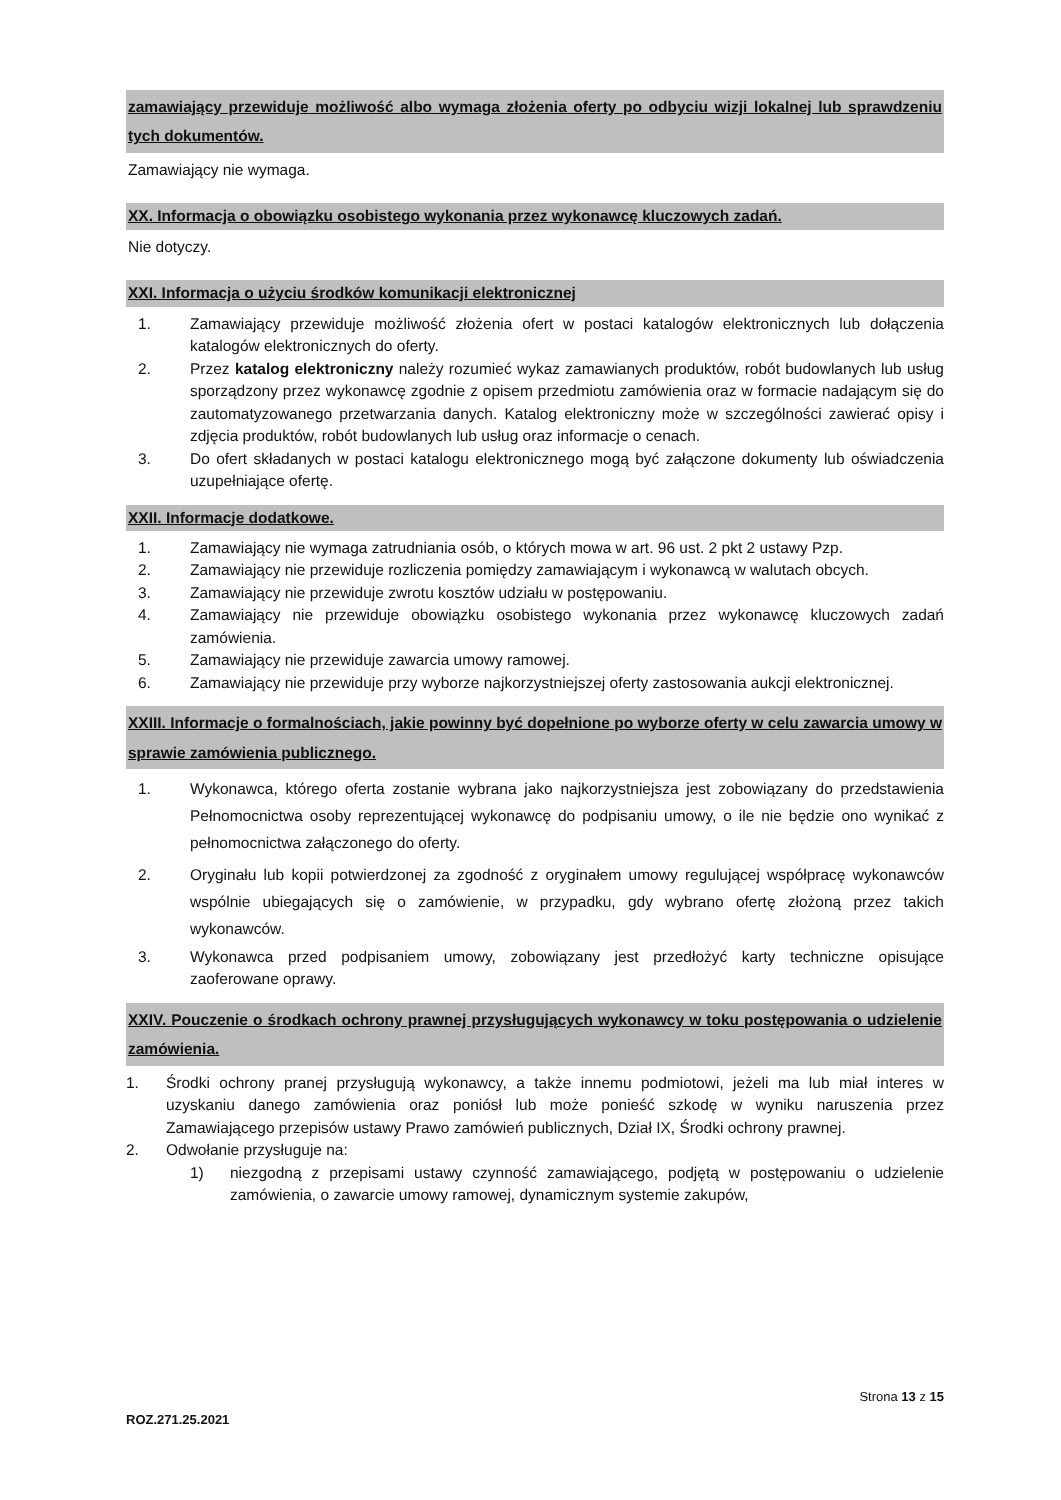zamawiający przewiduje możliwość albo wymaga złożenia oferty po odbyciu wizji lokalnej lub sprawdzeniu tych dokumentów.
Zamawiający nie wymaga.
XX. Informacja o obowiązku osobistego wykonania przez wykonawcę kluczowych zadań.
Nie dotyczy.
XXI. Informacja o użyciu środków komunikacji elektronicznej
1. Zamawiający przewiduje możliwość złożenia ofert w postaci katalogów elektronicznych lub dołączenia katalogów elektronicznych do oferty.
2. Przez katalog elektroniczny należy rozumieć wykaz zamawianych produktów, robót budowlanych lub usług sporządzony przez wykonawcę zgodnie z opisem przedmiotu zamówienia oraz w formacie nadającym się do zautomatyzowanego przetwarzania danych. Katalog elektroniczny może w szczególności zawierać opisy i zdjęcia produktów, robót budowlanych lub usług oraz informacje o cenach.
3. Do ofert składanych w postaci katalogu elektronicznego mogą być załączone dokumenty lub oświadczenia uzupełniające ofertę.
XXII. Informacje dodatkowe.
1. Zamawiający nie wymaga zatrudniania osób, o których mowa w art. 96 ust. 2 pkt 2 ustawy Pzp.
2. Zamawiający nie przewiduje rozliczenia pomiędzy zamawiającym i wykonawcą w walutach obcych.
3. Zamawiający nie przewiduje zwrotu kosztów udziału w postępowaniu.
4. Zamawiający nie przewiduje obowiązku osobistego wykonania przez wykonawcę kluczowych zadań zamówienia.
5. Zamawiający nie przewiduje zawarcia umowy ramowej.
6. Zamawiający nie przewiduje przy wyborze najkorzystniejszej oferty zastosowania aukcji elektronicznej.
XXIII. Informacje o formalnościach, jakie powinny być dopełnione po wyborze oferty w celu zawarcia umowy w sprawie zamówienia publicznego.
1. Wykonawca, którego oferta zostanie wybrana jako najkorzystniejsza jest zobowiązany do przedstawienia Pełnomocnictwa osoby reprezentującej wykonawcę do podpisaniu umowy, o ile nie będzie ono wynikać z pełnomocnictwa załączonego do oferty.
2. Oryginału lub kopii potwierdzonej za zgodność z oryginałem umowy regulującej współpracę wykonawców wspólnie ubiegających się o zamówienie, w przypadku, gdy wybrano ofertę złożoną przez takich wykonawców.
3. Wykonawca przed podpisaniem umowy, zobowiązany jest przedłożyć karty techniczne opisujące zaoferowane oprawy.
XXIV. Pouczenie o środkach ochrony prawnej przysługujących wykonawcy w toku postępowania o udzielenie zamówienia.
1. Środki ochrony pranej przysługują wykonawcy, a także innemu podmiotowi, jeżeli ma lub miał interes w uzyskaniu danego zamówienia oraz poniósł lub może ponieść szkodę w wyniku naruszenia przez Zamawiającego przepisów ustawy Prawo zamówień publicznych, Dział IX, Środki ochrony prawnej.
2. Odwołanie przysługuje na:
1) niezgodną z przepisami ustawy czynność zamawiającego, podjętą w postępowaniu o udzielenie zamówienia, o zawarcie umowy ramowej, dynamicznym systemie zakupów,
Strona 13 z 15
ROZ.271.25.2021